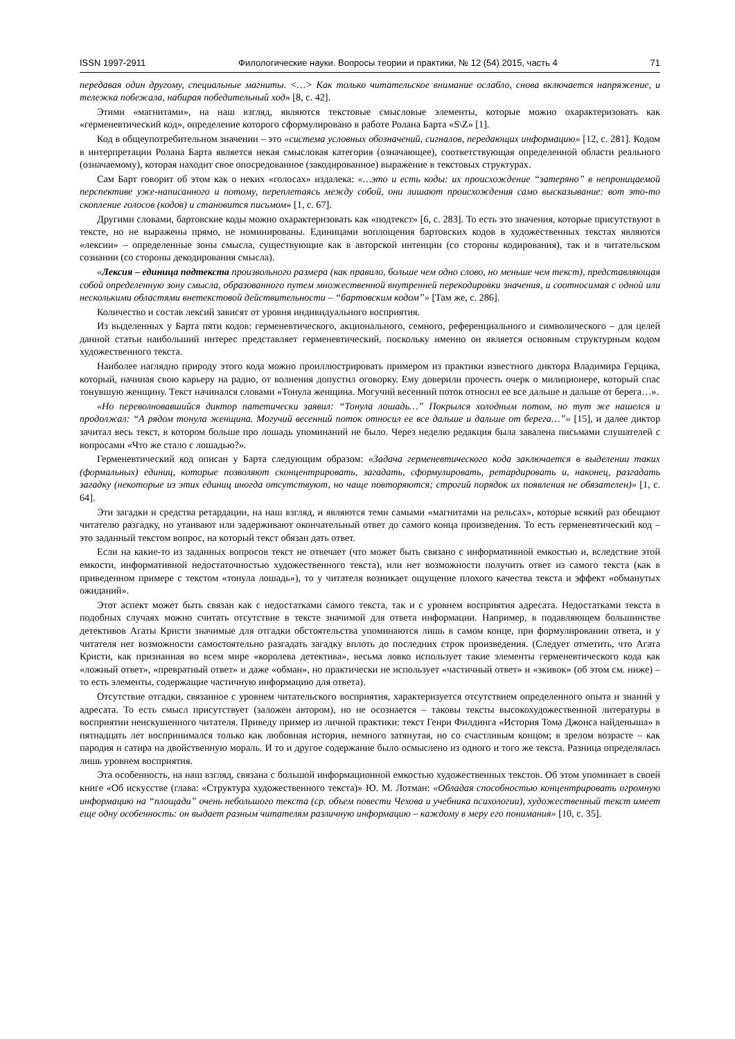ISSN 1997-2911 Филологические науки. Вопросы теории и практики, № 12 (54) 2015, часть 4 71
передавая один другому, специальные магниты. <…> Как только читательское внимание ослабло, снова включается напряжение, и тележка побежала, набирая победительный ход» [8, с. 42].
Этими «магнитами», на наш взгляд, являются текстовые смысловые элементы, которые можно охарактеризовать как «герменевтический код», определение которого сформулировано в работе Ролана Барта «S\Z» [1].
Код в общеупотребительном значении – это «система условных обозначений, сигналов, передающих информацию» [12, с. 281]. Кодом в интерпретации Ролана Барта является некая смысловая категория (означающее), соответствующая определенной области реального (означаемому), которая находит свое опосредованное (закодированное) выражение в текстовых структурах.
Сам Барт говорит об этом как о неких «голосах» издалека: «…это и есть коды: их происхождение “затеряно” в непроницаемой перспективе уже-написанного и потому, переплетаясь между собой, они лишают происхождения само высказывание: вот это-то скопление голосов (кодов) и становится письмом» [1, с. 67].
Другими словами, бартовские коды можно охарактеризовать как «подтекст» [6, с. 283]. То есть это значения, которые присутствуют в тексте, но не выражены прямо, не номинированы. Единицами воплощения бартовских кодов в художественных текстах являются «лексии» – определенные зоны смысла, существующие как в авторской интенции (со стороны кодирования), так и в читательском сознании (со стороны декодирования смысла).
«Лексия – единица подтекста произвольного размера (как правило, больше чем одно слово, но меньше чем текст), представляющая собой определенную зону смысла, образованного путем множественной внутренней перекодировки значения, и соотносимая с одной или несколькими областями внетекстовой действительности – “бартовским кодом”» [Там же, с. 286].
Количество и состав лексий зависят от уровня индивидуального восприятия.
Из выделенных у Барта пяти кодов: герменевтического, акционального, семного, референциального и символического – для целей данной статьи наибольший интерес представляет герменевтический, поскольку именно он является основным структурным кодом художественного текста.
Наиболее наглядно природу этого кода можно проиллюстрировать примером из практики известного диктора Владимира Герцика, который, начиная свою карьеру на радио, от волнения допустил оговорку. Ему доверили прочесть очерк о милиционере, который спас тонувшую женщину. Текст начинался словами «Тонула женщина. Могучий весенний поток относил ее все дальше и дальше от берега…».
«Но переволновавшийся диктор патетически заявил: “Тонула лошадь…” Покрылся холодным потом, но тут же нашелся и продолжал: “А рядом тонула женщина. Могучий весенний поток относил ее все дальше и дальше от берега…”» [15], и далее диктор зачитал весь текст, в котором больше про лошадь упоминаний не было. Через неделю редакция была завалена письмами слушателей с вопросами «Что же стало с лошадью?».
Герменевтический код описан у Барта следующим образом: «Задача герменевтического кода заключается в выделении таких (формальных) единиц, которые позволяют сконцентрировать, загадать, сформулировать, ретардировать и, наконец, разгадать загадку (некоторые из этих единиц иногда отсутствуют, но чаще повторяются; строгий порядок их появления не обязателен)» [1, с. 64].
Эти загадки и средства ретардации, на наш взгляд, и являются теми самыми «магнитами на рельсах», которые всякий раз обещают читателю разгадку, но утаивают или задерживают окончательный ответ до самого конца произведения. То есть герменевтический код – это заданный текстом вопрос, на который текст обязан дать ответ.
Если на какие-то из заданных вопросов текст не отвечает (что может быть связано с информативной емкостью и, вследствие этой емкости, информативной недостаточностью художественного текста), или нет возможности получить ответ из самого текста (как в приведенном примере с текстом «тонула лошадь»), то у читателя возникает ощущение плохого качества текста и эффект «обманутых ожиданий».
Этот аспект может быть связан как с недостатками самого текста, так и с уровнем восприятия адресата. Недостатками текста в подобных случаях можно считать отсутствие в тексте значимой для ответа информации. Например, в подавляющем большинстве детективов Агаты Кристи значимые для отгадки обстоятельства упоминаются лишь в самом конце, при формулировании ответа, и у читателя нет возможности самостоятельно разгадать загадку вплоть до последних строк произведения. (Следует отметить, что Агата Кристи, как признанная во всем мире «королева детектива», весьма ловко использует такие элементы герменевтического кода как «ложный ответ», «превратный ответ» и даже «обман», но практически не использует «частичный ответ» и «экивок» (об этом см. ниже) – то есть элементы, содержащие частичную информацию для ответа).
Отсутствие отгадки, связанное с уровнем читательского восприятия, характеризуется отсутствием определенного опыта и знаний у адресата. То есть смысл присутствует (заложен автором), но не осознается – таковы тексты высокохудожественной литературы в восприятии неискушенного читателя. Приведу пример из личной практики: текст Генри Филдинга «История Тома Джонса найденыша» в пятнадцать лет воспринимался только как любовная история, немного затянутая, но со счастливым концом; в зрелом возрасте – как пародия и сатира на двойственную мораль. И то и другое содержание было осмыслено из одного и того же текста. Разница определялась лишь уровнем восприятия.
Эта особенность, на наш взгляд, связана с большой информационной емкостью художественных текстов. Об этом упоминает в своей книге «Об искусстве (глава: «Структура художественного текста)» Ю. М. Лотман: «Обладая способностью концентрировать огромную информацию на “площади” очень небольшого текста (ср. объем повести Чехова и учебника психологии), художественный текст имеет еще одну особенность: он выдает разным читателям различную информацию – каждому в меру его понимания» [10, с. 35].